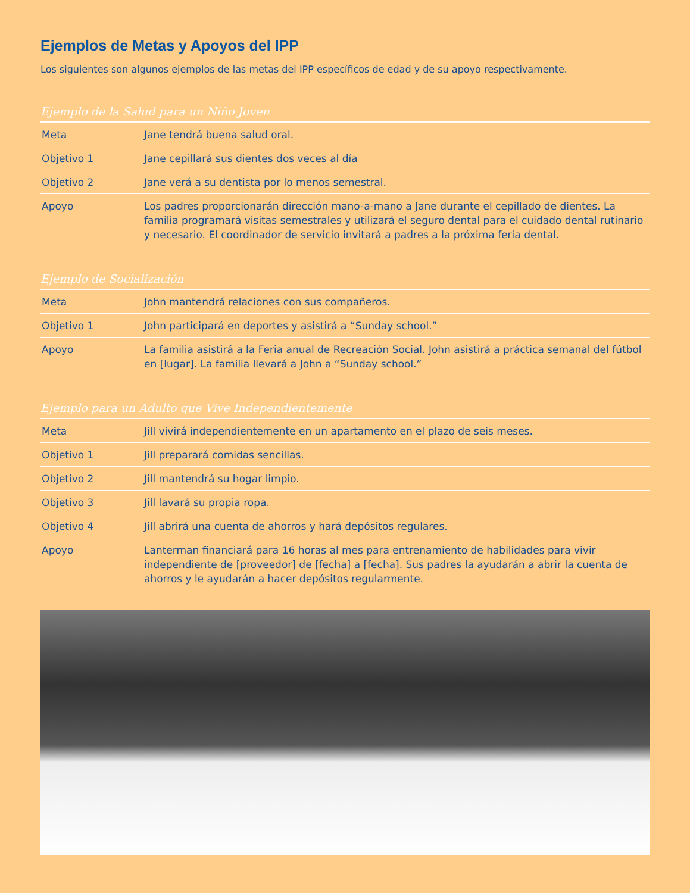Ejemplos de Metas y Apoyos del IPP
Los siguientes son algunos ejemplos de las metas del IPP específicos de edad y de su apoyo respectivamente.
Ejemplo de la Salud para un Niño Joven
| Meta | Jane tendrá buena salud oral. |
| Objetivo 1 | Jane cepillará sus dientes dos veces al día |
| Objetivo 2 | Jane verá a su dentista por lo menos semestral. |
| Apoyo | Los padres proporcionarán dirección mano-a-mano a Jane durante el cepillado de dientes. La familia programará visitas semestrales y utilizará el seguro dental para el cuidado dental rutinario y necesario. El coordinador de servicio invitará a padres a la próxima feria dental. |
Ejemplo de Socialización
| Meta | John mantendrá relaciones con sus compañeros. |
| Objetivo 1 | John participará en deportes y asistirá a “Sunday school.” |
| Apoyo | La familia asistirá a la Feria anual de Recreación Social. John asistirá a práctica semanal del fútbol en [lugar]. La familia llevará a John a “Sunday school.” |
Ejemplo para un Adulto que Vive Independientemente
| Meta | Jill vivirá independientemente en un apartamento en el plazo de seis meses. |
| Objetivo 1 | Jill preparará comidas sencillas. |
| Objetivo 2 | Jill mantendrá su hogar limpio. |
| Objetivo 3 | Jill lavará su propia ropa. |
| Objetivo 4 | Jill abrirá una cuenta de ahorros y hará depósitos regulares. |
| Apoyo | Lanterman financiará para 16 horas al mes para entrenamiento de habilidades para vivir independiente de [proveedor] de [fecha] a [fecha]. Sus padres la ayudarán a abrir la cuenta de ahorros y le ayudarán a hacer depósitos regularmente. |